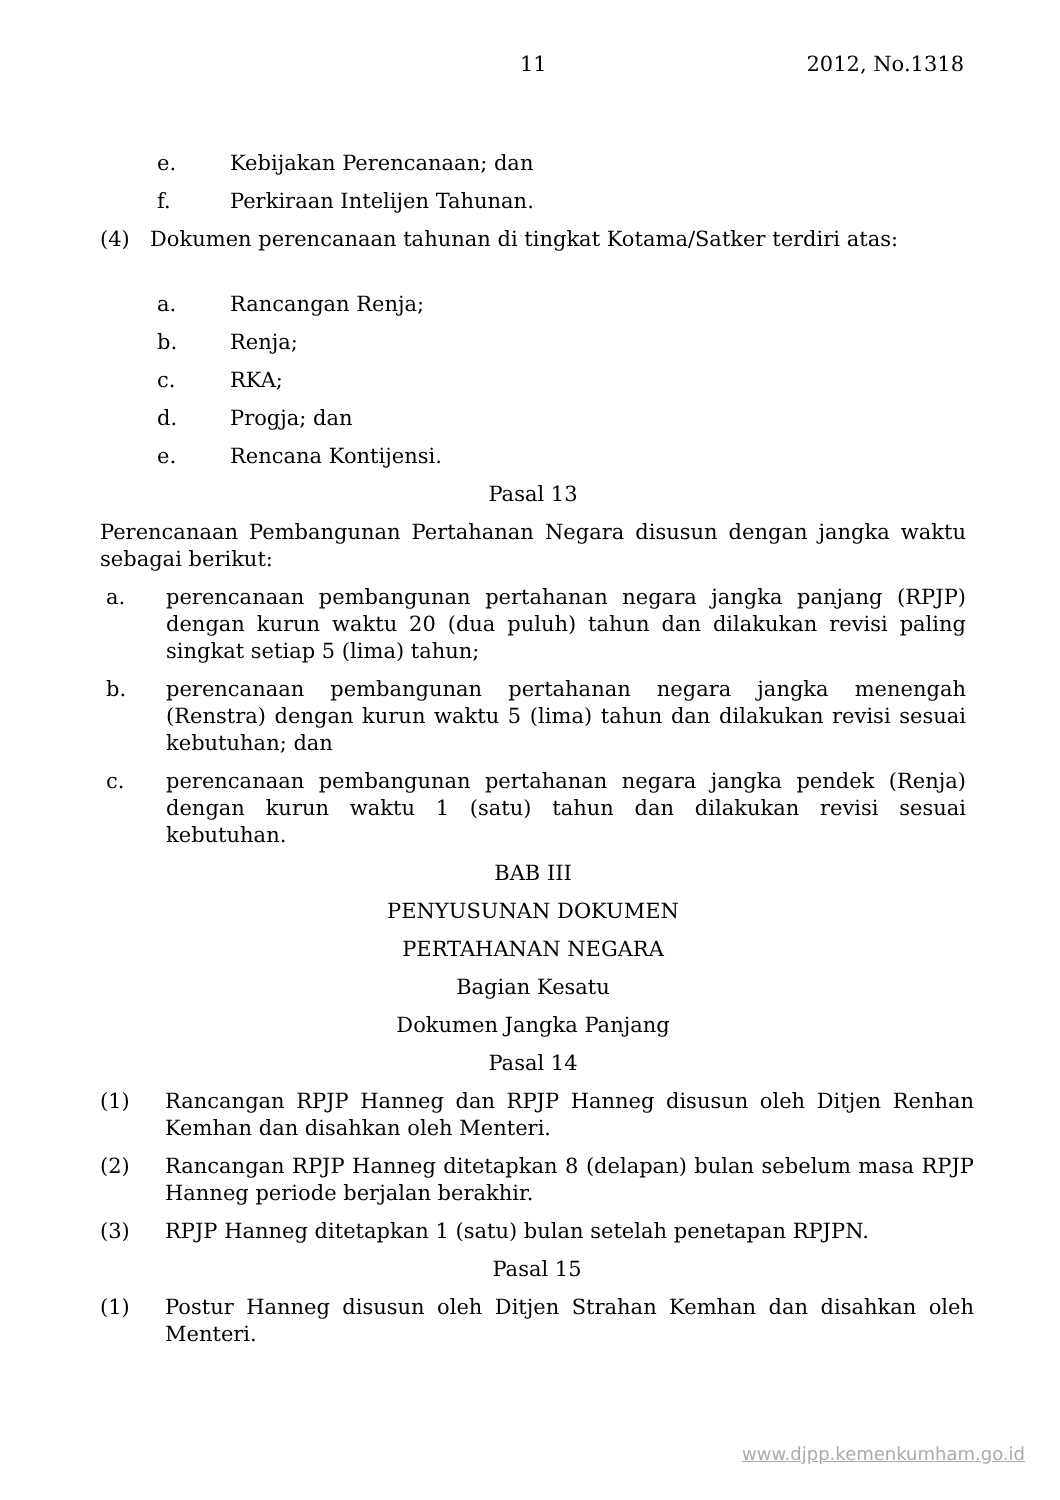11 2012, No.1318
e. Kebijakan Perencanaan; dan
f. Perkiraan Intelijen Tahunan.
(4) Dokumen perencanaan tahunan di tingkat Kotama/Satker terdiri atas:
a. Rancangan Renja;
b. Renja;
c. RKA;
d. Progja; dan
e. Rencana Kontijensi.
Pasal 13
Perencanaan Pembangunan Pertahanan Negara disusun dengan jangka waktu sebagai berikut:
a. perencanaan pembangunan pertahanan negara jangka panjang (RPJP) dengan kurun waktu 20 (dua puluh) tahun dan dilakukan revisi paling singkat setiap 5 (lima) tahun;
b. perencanaan pembangunan pertahanan negara jangka menengah (Renstra) dengan kurun waktu 5 (lima) tahun dan dilakukan revisi sesuai kebutuhan; dan
c. perencanaan pembangunan pertahanan negara jangka pendek (Renja) dengan kurun waktu 1 (satu) tahun dan dilakukan revisi sesuai kebutuhan.
BAB III
PENYUSUNAN DOKUMEN
PERTAHANAN NEGARA
Bagian Kesatu
Dokumen Jangka Panjang
Pasal 14
(1) Rancangan RPJP Hanneg dan RPJP Hanneg disusun oleh Ditjen Renhan Kemhan dan disahkan oleh Menteri.
(2) Rancangan RPJP Hanneg ditetapkan 8 (delapan) bulan sebelum masa RPJP Hanneg periode berjalan berakhir.
(3) RPJP Hanneg ditetapkan 1 (satu) bulan setelah penetapan RPJPN.
Pasal 15
(1) Postur Hanneg disusun oleh Ditjen Strahan Kemhan dan disahkan oleh Menteri.
www.djpp.kemenkumham.go.id